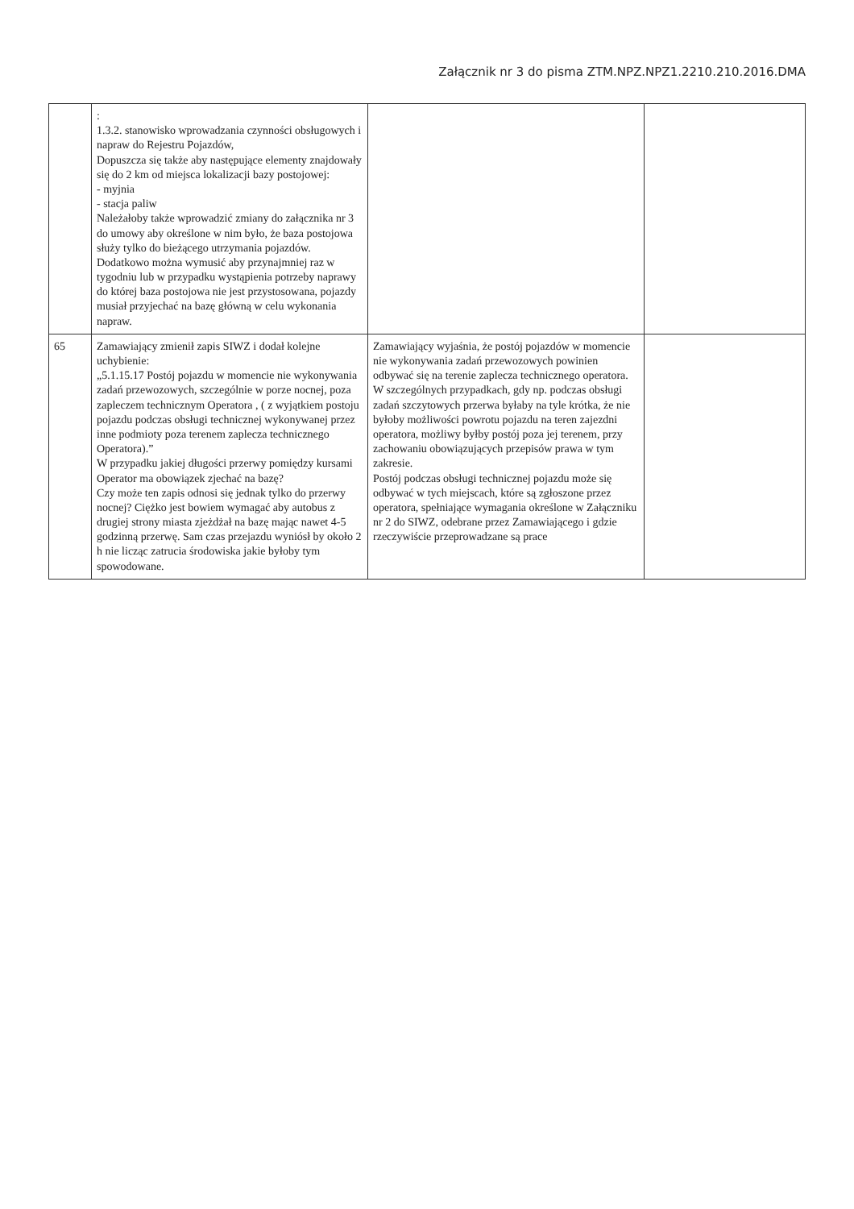Załącznik nr 3 do pisma ZTM.NPZ.NPZ1.2210.210.2016.DMA
| | : 1.3.2. stanowisko wprowadzania czynności obsługowych i napraw do Rejestru Pojazdów, Dopuszcza się także aby następujące elementy znajdowały się do 2 km od miejsca lokalizacji bazy postojowej: - myjnia - stacja paliw Należałoby także wprowadzić zmiany do załącznika nr 3 do umowy aby określone w nim było, że baza postojowa służy tylko do bieżącego utrzymania pojazdów. Dodatkowo można wymusić aby przynajmniej raz w tygodniu lub w przypadku wystąpienia potrzeby naprawy do której baza postojowa nie jest przystosowana, pojazdy musiał przyjechać na bazę główną w celu wykonania napraw. | | |
| 65 | Zamawiający zmienił zapis SIWZ i dodał kolejne uchybienie: „5.1.15.17 Postój pojazdu w momencie nie wykonywania zadań przewozowych, szczególnie w porze nocnej, poza zapleczem technicznym Operatora , ( z wyjątkiem postoju pojazdu podczas obsługi technicznej wykonywanej przez inne podmioty poza terenem zaplecza technicznego Operatora).” W przypadku jakiej długości przerwy pomiędzy kursami Operator ma obowiązek zjechać na bazę? Czy może ten zapis odnosi się jednak tylko do przerwy nocnej? Ciężko jest bowiem wymagać aby autobus z drugiej strony miasta zjeżdżał na bazę mając nawet 4-5 godzinną przerwę. Sam czas przejazdu wyniósł by około 2 h nie licząc zatrucia środowiska jakie byłoby tym spowodowane. | Zamawiający wyjaśnia, że postój pojazdów w momencie nie wykonywania zadań przewozowych powinien odbywać się na terenie zaplecza technicznego operatora. W szczególnych przypadkach, gdy np. podczas obsługi zadań szczytowych przerwa byłaby na tyle krótka, że nie byłoby możliwości powrotu pojazdu na teren zajezdni operatora, możliwy byłby postój poza jej terenem, przy zachowaniu obowiązujących przepisów prawa w tym zakresie. Postój podczas obsługi technicznej pojazdu może się odbywać w tych miejscach, które są zgłoszone przez operatora, spełniające wymagania określone w Załączniku nr 2 do SIWZ, odebrane przez Zamawiającego i gdzie rzeczywiście przeprowadzane są prace | |